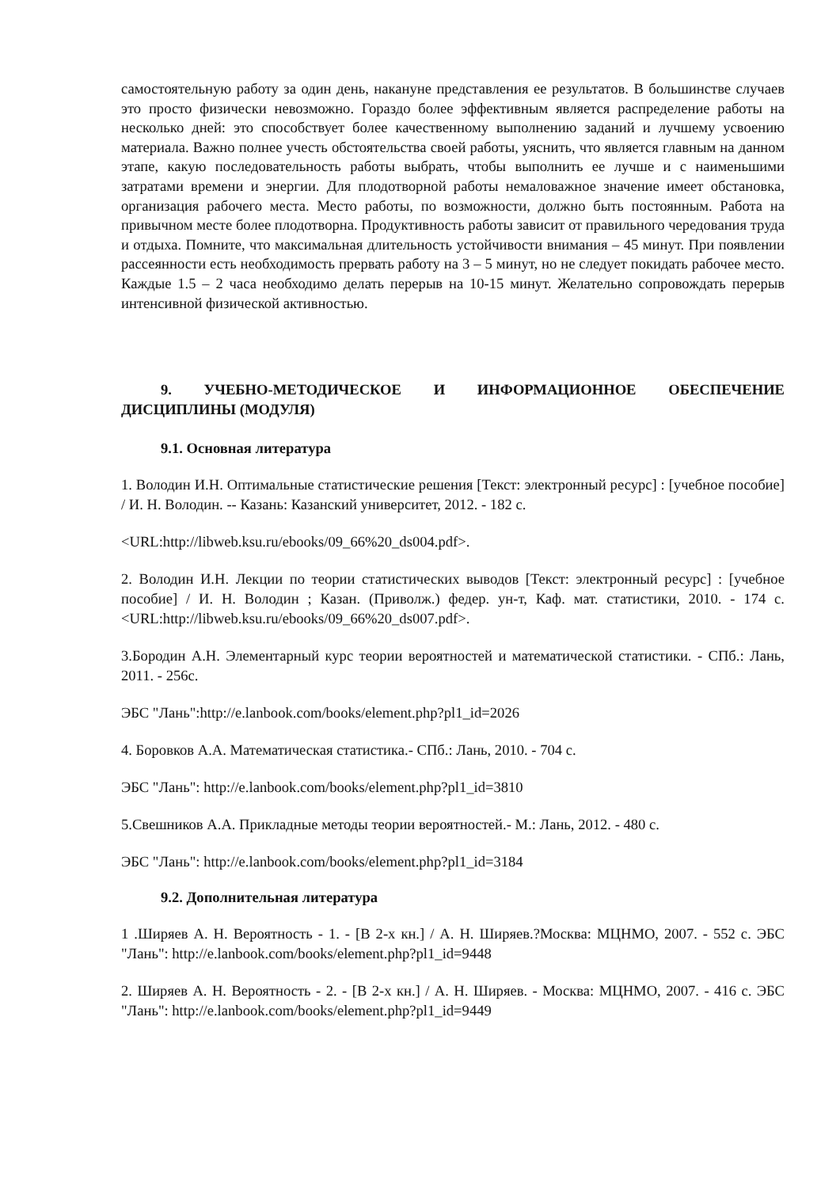самостоятельную работу за один день, накануне представления ее результатов. В большинстве случаев это просто физически невозможно. Гораздо более эффективным является распределение работы на несколько дней: это способствует более качественному выполнению заданий и лучшему усвоению материала. Важно полнее учесть обстоятельства своей работы, уяснить, что является главным на данном этапе, какую последовательность работы выбрать, чтобы выполнить ее лучше и с наименьшими затратами времени и энергии. Для плодотворной работы немаловажное значение имеет обстановка, организация рабочего места. Место работы, по возможности, должно быть постоянным. Работа на привычном месте более плодотворна. Продуктивность работы зависит от правильного чередования труда и отдыха. Помните, что максимальная длительность устойчивости внимания – 45 минут. При появлении рассеянности есть необходимость прервать работу на 3 – 5 минут, но не следует покидать рабочее место. Каждые 1.5 – 2 часа необходимо делать перерыв на 10-15 минут. Желательно сопровождать перерыв интенсивной физической активностью.
9. УЧЕБНО-МЕТОДИЧЕСКОЕ И ИНФОРМАЦИОННОЕ ОБЕСПЕЧЕНИЕ ДИСЦИПЛИНЫ (МОДУЛЯ)
9.1. Основная литература
1. Володин И.Н. Оптимальные статистические решения [Текст: электронный ресурс] : [учебное пособие] / И. Н. Володин. -- Казань: Казанский университет, 2012. - 182 с.
<URL:http://libweb.ksu.ru/ebooks/09_66%20_ds004.pdf>.
2. Володин И.Н. Лекции по теории статистических выводов [Текст: электронный ресурс] : [учебное пособие] / И. Н. Володин ; Казан. (Приволж.) федер. ун-т, Каф. мат. статистики, 2010. - 174 с. <URL:http://libweb.ksu.ru/ebooks/09_66%20_ds007.pdf>.
3.Бородин А.Н. Элементарный курс теории вероятностей и математической статистики. - СПб.: Лань, 2011. - 256с.
ЭБС "Лань":http://e.lanbook.com/books/element.php?pl1_id=2026
4. Боровков А.А. Математическая статистика.- СПб.: Лань, 2010. - 704 с.
ЭБС "Лань": http://e.lanbook.com/books/element.php?pl1_id=3810
5.Свешников А.А. Прикладные методы теории вероятностей.- М.: Лань, 2012. - 480 с.
ЭБС "Лань": http://e.lanbook.com/books/element.php?pl1_id=3184
9.2. Дополнительная литература
1 .Ширяев А. Н. Вероятность - 1. - [В 2-х кн.] / А. Н. Ширяев.?Москва: МЦНМО, 2007. - 552 с. ЭБС "Лань": http://e.lanbook.com/books/element.php?pl1_id=9448
2. Ширяев А. Н. Вероятность - 2. - [В 2-х кн.] / А. Н. Ширяев. - Москва: МЦНМО, 2007. - 416 с. ЭБС "Лань": http://e.lanbook.com/books/element.php?pl1_id=9449